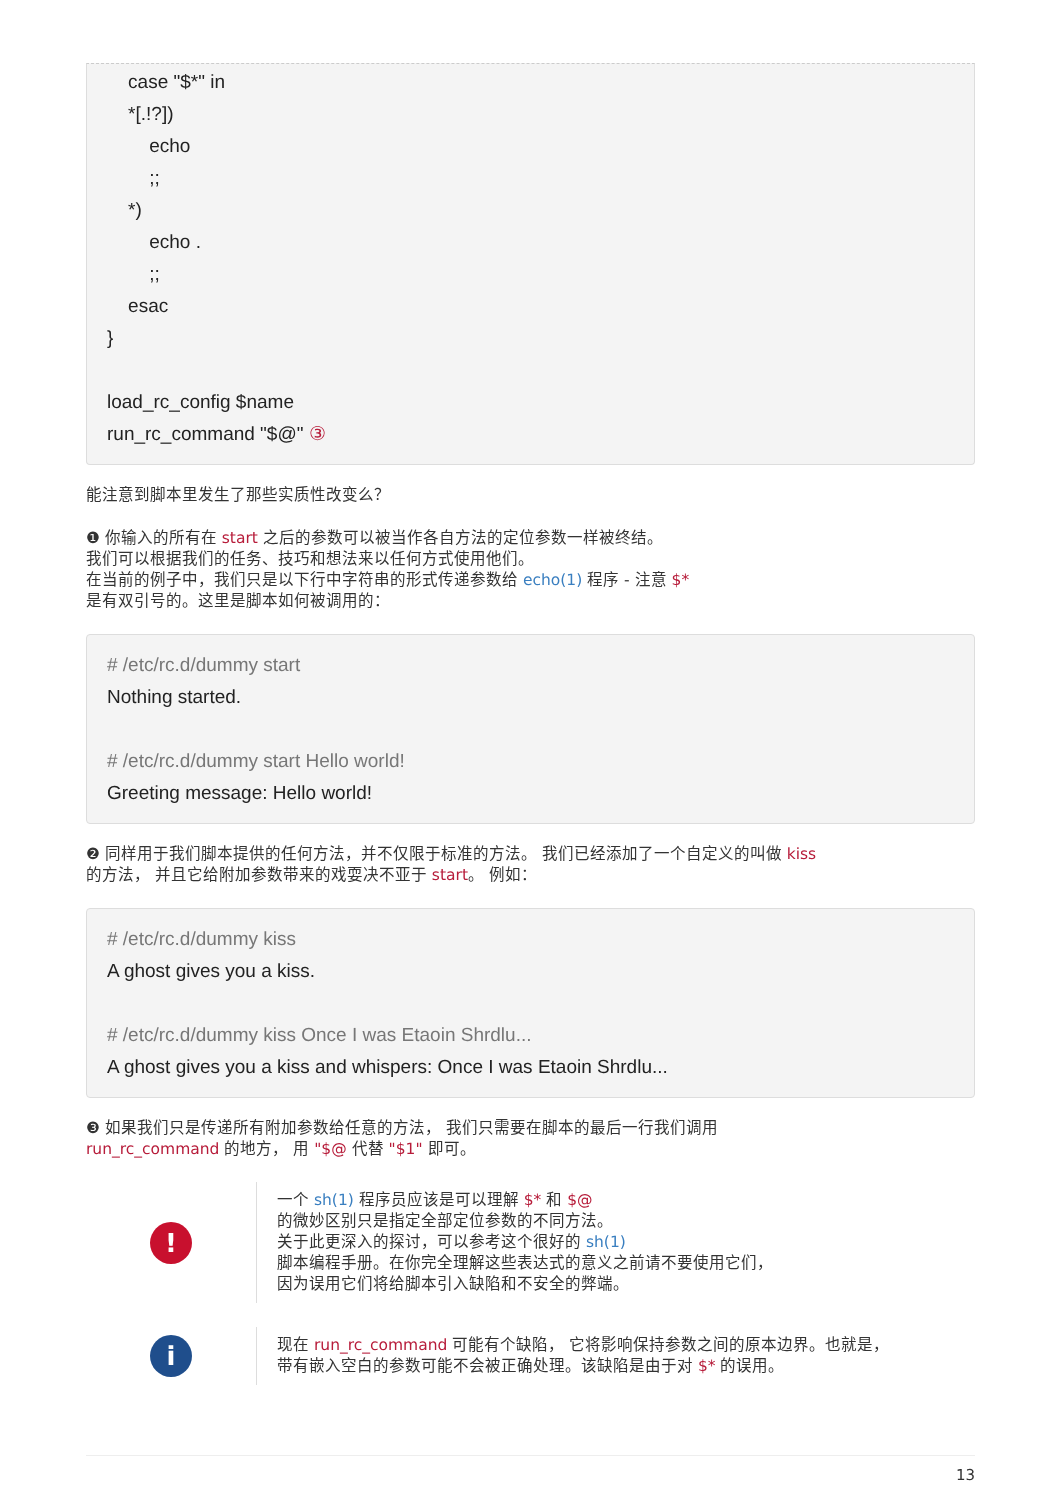case "$*" in *[.!?]) echo ;; *) echo . ;; esac } load_rc_config $name run_rc_command "$@" ③
能注意到脚本里发生了那些实质性改变么？
❶ 你输入的所有在 start 之后的参数可以被当作各自方法的定位参数一样被终结。
我们可以根据我们的任务、技巧和想法来以任何方式使用他们。
在当前的例子中，我们只是以下行中字符串的形式传递参数给 echo(1) 程序 - 注意 $*
是有双引号的。这里是脚本如何被调用的：
# /etc/rc.d/dummy start Nothing started. # /etc/rc.d/dummy start Hello world! Greeting message: Hello world!
❷ 同样用于我们脚本提供的任何方法，并不仅限于标准的方法。 我们已经添加了一个自定义的叫做 kiss
的方法， 并且它给附加参数带来的戏耍决不亚于 start。 例如：
# /etc/rc.d/dummy kiss A ghost gives you a kiss. # /etc/rc.d/dummy kiss Once I was Etaoin Shrdlu... A ghost gives you a kiss and whispers: Once I was Etaoin Shrdlu...
❸ 如果我们只是传递所有附加参数给任意的方法， 我们只需要在脚本的最后一行我们调用
run_rc_command 的地方， 用 "$@ 代替 "$1" 即可。
!
一个 sh(1) 程序员应该是可以理解 $* 和 $@
的微妙区别只是指定全部定位参数的不同方法。
关于此更深入的探讨，可以参考这个很好的 sh(1)
脚本编程手册。在你完全理解这些表达式的意义之前请不要使用它们，
因为误用它们将给脚本引入缺陷和不安全的弊端。
i
现在 run_rc_command 可能有个缺陷， 它将影响保持参数之间的原本边界。也就是，
带有嵌入空白的参数可能不会被正确处理。该缺陷是由于对 $* 的误用。
13